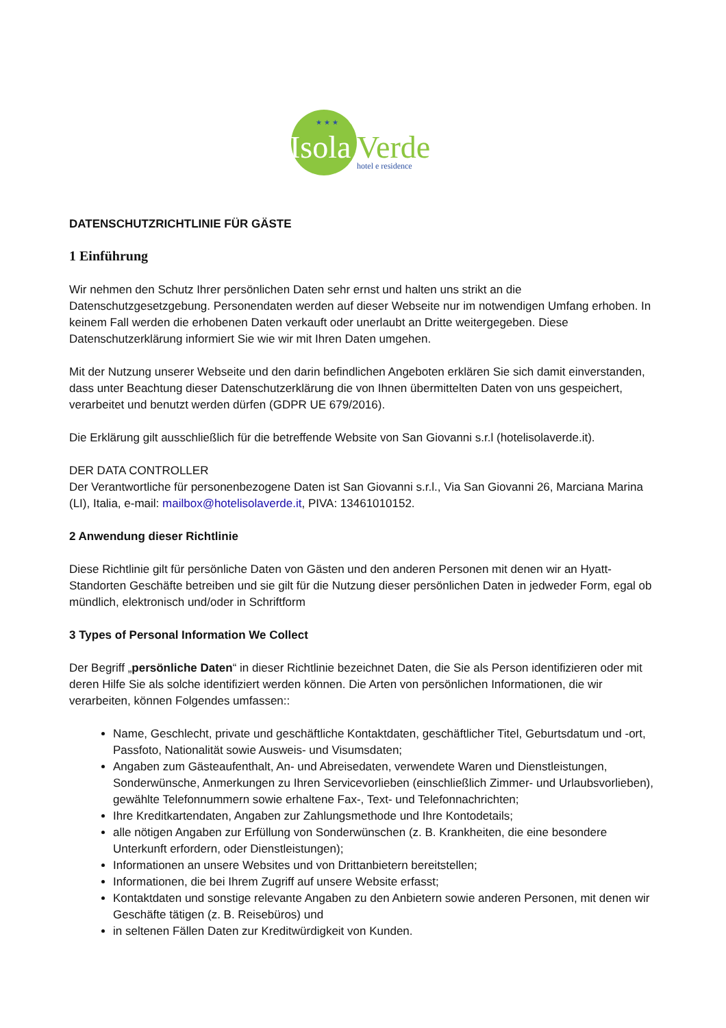★ ★ ★
Isola
Verde
hotel e residence
DATENSCHUTZRICHTLINIE FÜR GÄSTE
1 Einführung
Wir nehmen den Schutz Ihrer persönlichen Daten sehr ernst und halten uns strikt an die Datenschutzgesetzgebung. Personendaten werden auf dieser Webseite nur im notwendigen Umfang erhoben. In keinem Fall werden die erhobenen Daten verkauft oder unerlaubt an Dritte weitergegeben. Diese Datenschutzerklärung informiert Sie wie wir mit Ihren Daten umgehen.
Mit der Nutzung unserer Webseite und den darin befindlichen Angeboten erklären Sie sich damit einverstanden, dass unter Beachtung dieser Datenschutzerklärung die von Ihnen übermittelten Daten von uns gespeichert, verarbeitet und benutzt werden dürfen (GDPR UE 679/2016).
Die Erklärung gilt ausschließlich für die betreffende Website von San Giovanni s.r.l (hotelisolaverde.it).
DER DATA CONTROLLER
Der Verantwortliche für personenbezogene Daten ist San Giovanni s.r.l., Via San Giovanni 26, Marciana Marina (LI), Italia, e-mail: mailbox@hotelisolaverde.it, PIVA: 13461010152.
2 Anwendung dieser Richtlinie
Diese Richtlinie gilt für persönliche Daten von Gästen und den anderen Personen mit denen wir an Hyatt-Standorten Geschäfte betreiben und sie gilt für die Nutzung dieser persönlichen Daten in jedweder Form, egal ob mündlich, elektronisch und/oder in Schriftform
3 Types of Personal Information We Collect
Der Begriff „persönliche Daten“ in dieser Richtlinie bezeichnet Daten, die Sie als Person identifizieren oder mit deren Hilfe Sie als solche identifiziert werden können. Die Arten von persönlichen Informationen, die wir verarbeiten, können Folgendes umfassen::
Name, Geschlecht, private und geschäftliche Kontaktdaten, geschäftlicher Titel, Geburtsdatum und -ort, Passfoto, Nationalität sowie Ausweis- und Visumsdaten;
Angaben zum Gästeaufenthalt, An- und Abreisedaten, verwendete Waren und Dienstleistungen, Sonderwünsche, Anmerkungen zu Ihren Servicevorlieben (einschließlich Zimmer- und Urlaubsvorlieben), gewählte Telefonnummern sowie erhaltene Fax-, Text- und Telefonnachrichten;
Ihre Kreditkartendaten, Angaben zur Zahlungsmethode und Ihre Kontodetails;
alle nötigen Angaben zur Erfüllung von Sonderwünschen (z. B. Krankheiten, die eine besondere Unterkunft erfordern, oder Dienstleistungen);
Informationen an unsere Websites und von Drittanbietern bereitstellen;
Informationen, die bei Ihrem Zugriff auf unsere Website erfasst;
Kontaktdaten und sonstige relevante Angaben zu den Anbietern sowie anderen Personen, mit denen wir Geschäfte tätigen (z. B. Reisebüros) und
in seltenen Fällen Daten zur Kreditwürdigkeit von Kunden.